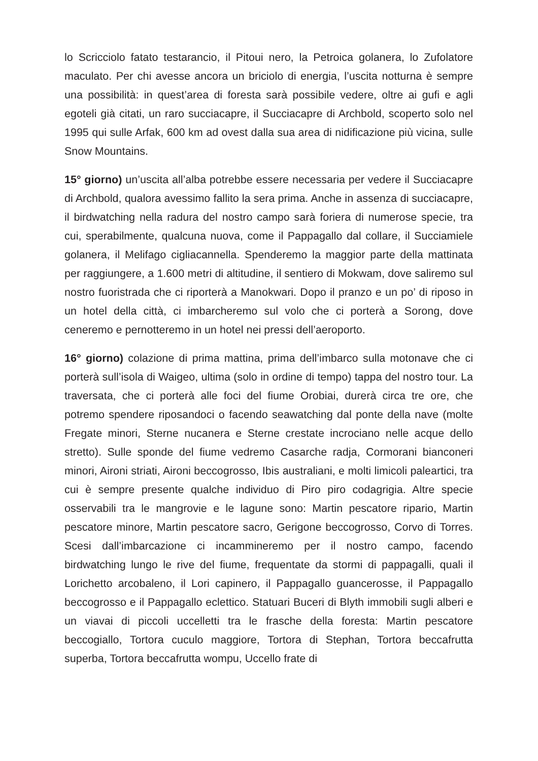lo Scricciolo fatato testarancio, il Pitoui nero, la Petroica golanera, lo Zufolatore maculato. Per chi avesse ancora un briciolo di energia, l’uscita notturna è sempre una possibilità: in quest’area di foresta sarà possibile vedere, oltre ai gufi e agli egoteli già citati, un raro succiacapre, il Succiacapre di Archbold, scoperto solo nel 1995 qui sulle Arfak, 600 km ad ovest dalla sua area di nidificazione più vicina, sulle Snow Mountains.
15° giorno) un’uscita all’alba potrebbe essere necessaria per vedere il Succiacapre di Archbold, qualora avessimo fallito la sera prima. Anche in assenza di succiacapre, il birdwatching nella radura del nostro campo sarà foriera di numerose specie, tra cui, sperabilmente, qualcuna nuova, come il Pappagallo dal collare, il Succiamiele golanera, il Melifago cigliacannella. Spenderemo la maggior parte della mattinata per raggiungere, a 1.600 metri di altitudine, il sentiero di Mokwam, dove saliremo sul nostro fuoristrada che ci riporterà a Manokwari. Dopo il pranzo e un po’ di riposo in un hotel della città, ci imbarcheremo sul volo che ci porterà a Sorong, dove ceneremo e pernotteremo in un hotel nei pressi dell’aeroporto.
16° giorno) colazione di prima mattina, prima dell’imbarco sulla motonave che ci porterà sull’isola di Waigeo, ultima (solo in ordine di tempo) tappa del nostro tour. La traversata, che ci porterà alle foci del fiume Orobiai, durerà circa tre ore, che potremo spendere riposandoci o facendo seawatching dal ponte della nave (molte Fregate minori, Sterne nucanera e Sterne crestate incrociano nelle acque dello stretto). Sulle sponde del fiume vedremo Casarche radja, Cormorani bianconeri minori, Aironi striati, Aironi beccogrosso, Ibis australiani, e molti limicoli paleartici, tra cui è sempre presente qualche individuo di Piro piro codagrigia. Altre specie osservabili tra le mangrovie e le lagune sono: Martin pescatore ripario, Martin pescatore minore, Martin pescatore sacro, Gerigone beccogrosso, Corvo di Torres. Scesi dall’imbarcazione ci incammineremo per il nostro campo, facendo birdwatching lungo le rive del fiume, frequentate da stormi di pappagalli, quali il Lorichetto arcobaleno, il Lori capinero, il Pappagallo guancerosse, il Pappagallo beccogrosso e il Pappagallo eclettico. Statuari Buceri di Blyth immobili sugli alberi e un viavai di piccoli uccelletti tra le frasche della foresta: Martin pescatore beccogiallo, Tortora cuculo maggiore, Tortora di Stephan, Tortora beccafrutta superba, Tortora beccafrutta wompu, Uccello frate di